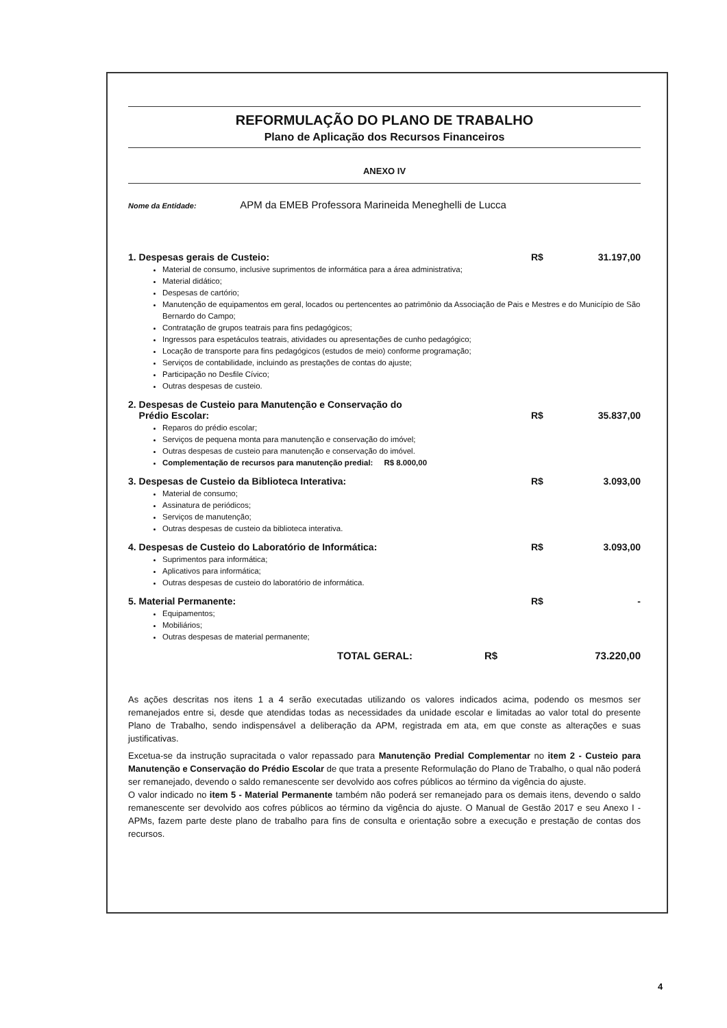REFORMULAÇÃO DO PLANO DE TRABALHO
Plano de Aplicação dos Recursos Financeiros
ANEXO IV
Nome da Entidade: APM da EMEB Professora Marineida Meneghelli de Lucca
1. Despesas gerais de Custeio: R$ 31.197,00
Material de consumo, inclusive suprimentos de informática para a área administrativa;
Material didático;
Despesas de cartório;
Manutenção de equipamentos em geral, locados ou pertencentes ao patrimônio da Associação de Pais e Mestres e do Município de São Bernardo do Campo;
Contratação de grupos teatrais para fins pedagógicos;
Ingressos para espetáculos teatrais, atividades ou apresentações de cunho pedagógico;
Locação de transporte para fins pedagógicos (estudos de meio) conforme programação;
Serviços de contabilidade, incluindo as prestações de contas do ajuste;
Participação no Desfile Cívico;
Outras despesas de custeio.
2. Despesas de Custeio para Manutenção e Conservação do
Prédio Escolar:
R$
35.837,00
Reparos do prédio escolar;
Serviços de pequena monta para manutenção e conservação do imóvel;
Outras despesas de custeio para manutenção e conservação do imóvel.
Complementação de recursos para manutenção predial: R$ 8.000,00
3. Despesas de Custeio da Biblioteca Interativa: R$ 3.093,00
Material de consumo;
Assinatura de periódicos;
Serviços de manutenção;
Outras despesas de custeio da biblioteca interativa.
4. Despesas de Custeio do Laboratório de Informática: R$ 3.093,00
Suprimentos para informática;
Aplicativos para informática;
Outras despesas de custeio do laboratório de informática.
5. Material Permanente: R$ -
Equipamentos;
Mobiliários;
Outras despesas de material permanente;
TOTAL GERAL: R$ 73.220,00
As ações descritas nos itens 1 a 4 serão executadas utilizando os valores indicados acima, podendo os mesmos ser remanejados entre si, desde que atendidas todas as necessidades da unidade escolar e limitadas ao valor total do presente Plano de Trabalho, sendo indispensável a deliberação da APM, registrada em ata, em que conste as alterações e suas justificativas.
Excetua-se da instrução supracitada o valor repassado para Manutenção Predial Complementar no item 2 - Custeio para Manutenção e Conservação do Prédio Escolar de que trata a presente Reformulação do Plano de Trabalho, o qual não poderá ser remanejado, devendo o saldo remanescente ser devolvido aos cofres públicos ao término da vigência do ajuste.
O valor indicado no item 5 - Material Permanente também não poderá ser remanejado para os demais itens, devendo o saldo remanescente ser devolvido aos cofres públicos ao término da vigência do ajuste. O Manual de Gestão 2017 e seu Anexo I - APMs, fazem parte deste plano de trabalho para fins de consulta e orientação sobre a execução e prestação de contas dos recursos.
4